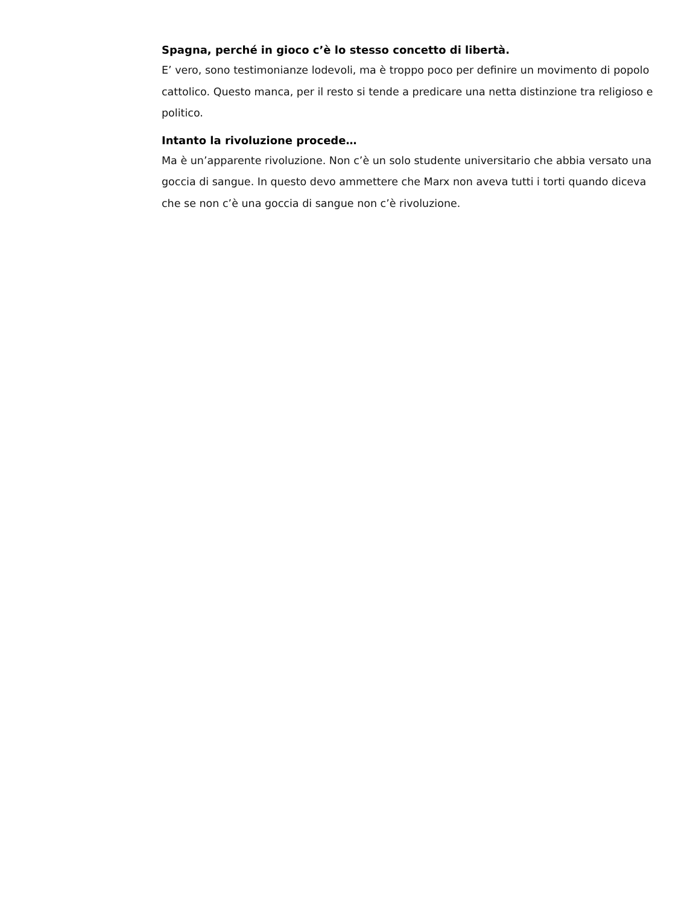Spagna, perché in gioco c’è lo stesso concetto di libertà.
E’ vero, sono testimonianze lodevoli, ma è troppo poco per definire un movimento di popolo cattolico. Questo manca, per il resto si tende a predicare una netta distinzione tra religioso e politico.
Intanto la rivoluzione procede…
Ma è un’apparente rivoluzione. Non c’è un solo studente universitario che abbia versato una goccia di sangue. In questo devo ammettere che Marx non aveva tutti i torti quando diceva che se non c’è una goccia di sangue non c’è rivoluzione.